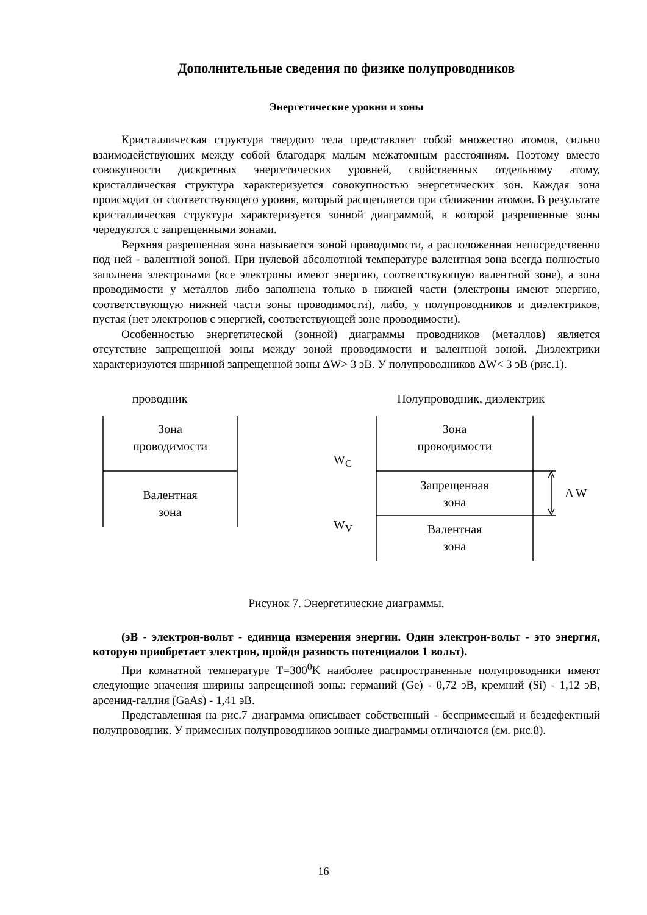Дополнительные сведения по физике полупроводников
Энергетические уровни и зоны
Кристаллическая структура твердого тела представляет собой множество атомов, сильно взаимодействующих между собой благодаря малым межатомным расстояниям. Поэтому вместо совокупности дискретных энергетических уровней, свойственных отдельному атому, кристаллическая структура характеризуется совокупностью энергетических зон. Каждая зона происходит от соответствующего уровня, который расщепляется при сближении атомов. В результате кристаллическая структура характеризуется зонной диаграммой, в которой разрешенные зоны чередуются с запрещенными зонами.
Верхняя разрешенная зона называется зоной проводимости, а расположенная непосредственно под ней - валентной зоной. При нулевой абсолютной температуре валентная зона всегда полностью заполнена электронами (все электроны имеют энергию, соответствующую валентной зоне), а зона проводимости у металлов либо заполнена только в нижней части (электроны имеют энергию, соответствующую нижней части зоны проводимости), либо, у полупроводников и диэлектриков, пустая (нет электронов с энергией, соответствующей зоне проводимости).
Особенностью энергетической (зонной) диаграммы проводников (металлов) является отсутствие запрещенной зоны между зоной проводимости и валентной зоной. Диэлектрики характеризуются шириной запрещенной зоны ΔW> 3 эВ. У полупроводников ΔW< 3 эВ (рис.1).
проводник Полупроводник, диэлектрик
Зона
проводимости
Валентная
зона
Зона
проводимости
Запрещенная
зона
Валентная
зона
W<sub>C</sub>
W<sub>V</sub>
Δ W
Рисунок 7. Энергетические диаграммы.
(эВ - электрон-вольт - единица измерения энергии. Один электрон-вольт - это энергия, которую приобретает электрон, пройдя разность потенциалов 1 вольт).
При комнатной температуре T=300<sup>0</sup>K наиболее распространенные полупроводники имеют следующие значения ширины запрещенной зоны: германий (Ge) - 0,72 эВ, кремний (Si) - 1,12 эВ, арсенид-галлия (GaAs) - 1,41 эВ.
Представленная на рис.7 диаграмма описывает собственный - беспримесный и бездефектный полупроводник. У примесных полупроводников зонные диаграммы отличаются (см. рис.8).
16